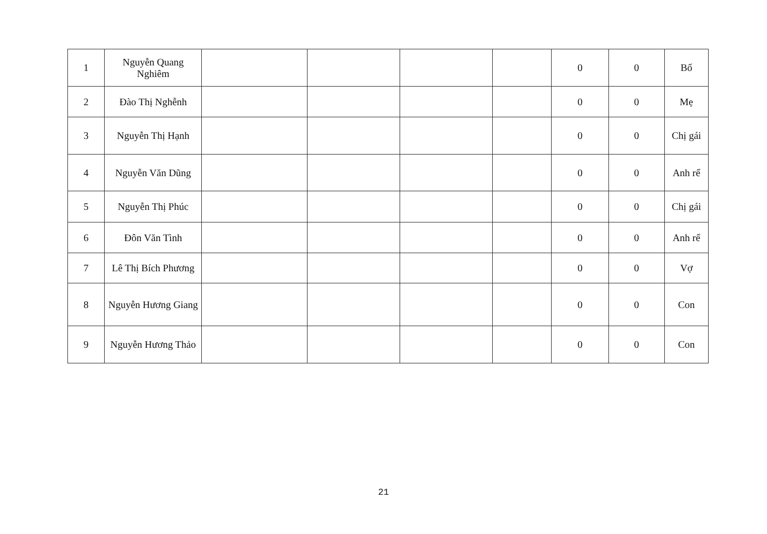| 1 | Nguyễn Quang Nghiêm | | | | | 0 | 0 | Bố |
| 2 | Đào Thị Nghễnh | | | | | 0 | 0 | Mẹ |
| 3 | Nguyễn Thị Hạnh | | | | | 0 | 0 | Chị gái |
| 4 | Nguyễn Văn Dũng | | | | | 0 | 0 | Anh rể |
| 5 | Nguyễn Thị Phúc | | | | | 0 | 0 | Chị gái |
| 6 | Đôn Văn Tình | | | | | 0 | 0 | Anh rể |
| 7 | Lê Thị Bích Phương | | | | | 0 | 0 | Vợ |
| 8 | Nguyễn Hương Giang | | | | | 0 | 0 | Con |
| 9 | Nguyễn Hương Thảo | | | | | 0 | 0 | Con |
21